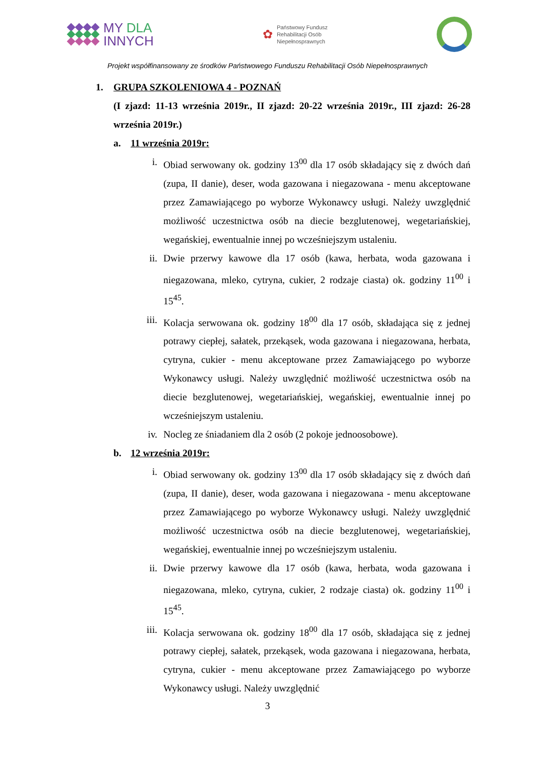MY DLA
INNYCH
✿
Państwowy Fundusz
Rehabilitacji Osób
Niepełnosprawnych
Projekt współfinansowany ze środków Państwowego Funduszu Rehabilitacji Osób Niepełnosprawnych
1. GRUPA SZKOLENIOWA 4 - POZNAŃ
(I zjazd: 11-13 września 2019r., II zjazd: 20-22 września 2019r., III zjazd: 26-28 września 2019r.)
a. 11 września 2019r:
i. Obiad serwowany ok. godziny 13<sup>00</sup> dla 17 osób składający się z dwóch dań (zupa, II danie), deser, woda gazowana i niegazowana - menu akceptowane przez Zamawiającego po wyborze Wykonawcy usługi. Należy uwzględnić możliwość uczestnictwa osób na diecie bezglutenowej, wegetariańskiej, wegańskiej, ewentualnie innej po wcześniejszym ustaleniu.
ii. Dwie przerwy kawowe dla 17 osób (kawa, herbata, woda gazowana i niegazowana, mleko, cytryna, cukier, 2 rodzaje ciasta) ok. godziny 11<sup>00</sup> i 15<sup>45</sup>.
iii. Kolacja serwowana ok. godziny 18<sup>00</sup> dla 17 osób, składająca się z jednej potrawy ciepłej, sałatek, przekąsek, woda gazowana i niegazowana, herbata, cytryna, cukier - menu akceptowane przez Zamawiającego po wyborze Wykonawcy usługi. Należy uwzględnić możliwość uczestnictwa osób na diecie bezglutenowej, wegetariańskiej, wegańskiej, ewentualnie innej po wcześniejszym ustaleniu.
iv. Nocleg ze śniadaniem dla 2 osób (2 pokoje jednoosobowe).
b. 12 września 2019r:
i. Obiad serwowany ok. godziny 13<sup>00</sup> dla 17 osób składający się z dwóch dań (zupa, II danie), deser, woda gazowana i niegazowana - menu akceptowane przez Zamawiającego po wyborze Wykonawcy usługi. Należy uwzględnić możliwość uczestnictwa osób na diecie bezglutenowej, wegetariańskiej, wegańskiej, ewentualnie innej po wcześniejszym ustaleniu.
ii. Dwie przerwy kawowe dla 17 osób (kawa, herbata, woda gazowana i niegazowana, mleko, cytryna, cukier, 2 rodzaje ciasta) ok. godziny 11<sup>00</sup> i 15<sup>45</sup>.
iii. Kolacja serwowana ok. godziny 18<sup>00</sup> dla 17 osób, składająca się z jednej potrawy ciepłej, sałatek, przekąsek, woda gazowana i niegazowana, herbata, cytryna, cukier - menu akceptowane przez Zamawiającego po wyborze Wykonawcy usługi. Należy uwzględnić
3